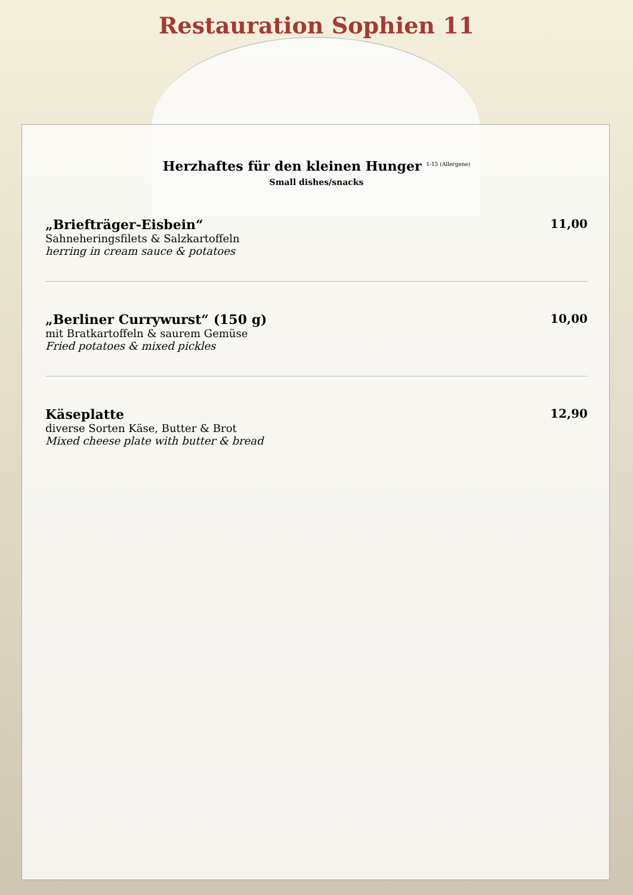Restauration Sophien 11
Herzhaftes für den kleinen Hunger <sup>1-15 (Allergene)</sup>
Small dishes/snacks
„Briefträger-Eisbein“
Sahneheringsfilets & Salzkartoffeln
herring in cream sauce & potatoes
11,00
„Berliner Currywurst“ (150 g)
mit Bratkartoffeln & saurem Gemüse
Fried potatoes & mixed pickles
10,00
Käseplatte
diverse Sorten Käse, Butter & Brot
Mixed cheese plate with butter & bread
12,90